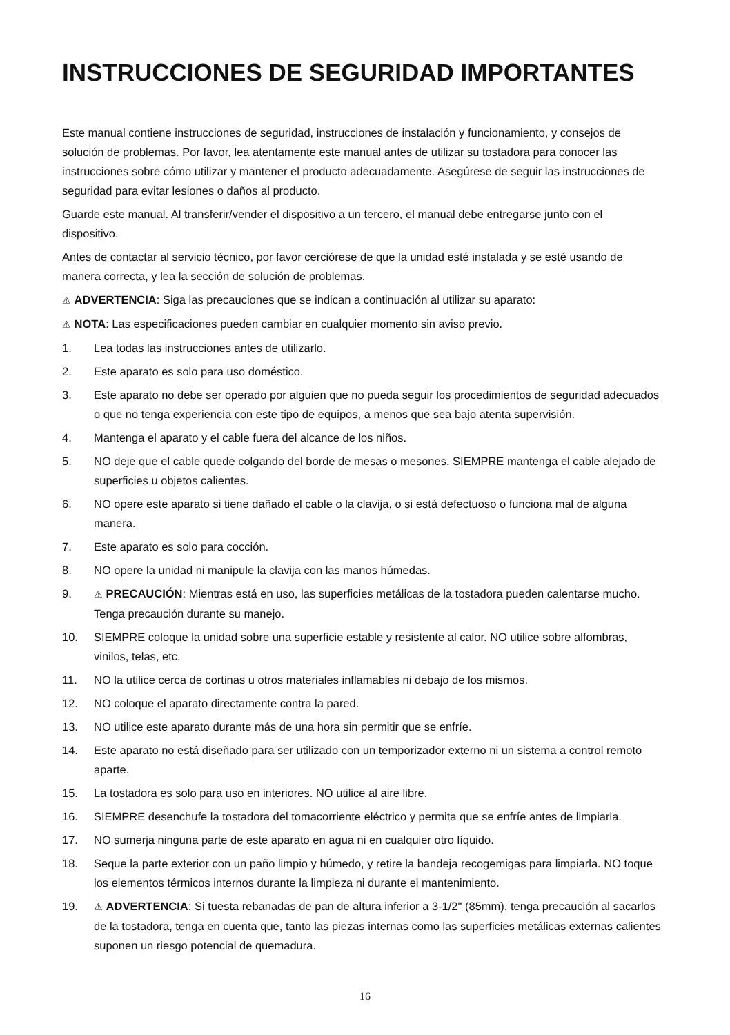INSTRUCCIONES DE SEGURIDAD IMPORTANTES
Este manual contiene instrucciones de seguridad, instrucciones de instalación y funcionamiento, y consejos de solución de problemas. Por favor, lea atentamente este manual antes de utilizar su tostadora para conocer las instrucciones sobre cómo utilizar y mantener el producto adecuadamente. Asegúrese de seguir las instrucciones de seguridad para evitar lesiones o daños al producto.
Guarde este manual. Al transferir/vender el dispositivo a un tercero, el manual debe entregarse junto con el dispositivo.
Antes de contactar al servicio técnico, por favor cerciórese de que la unidad esté instalada y se esté usando de manera correcta, y lea la sección de solución de problemas.
⚠ ADVERTENCIA: Siga las precauciones que se indican a continuación al utilizar su aparato:
⚠ NOTA: Las especificaciones pueden cambiar en cualquier momento sin aviso previo.
1. Lea todas las instrucciones antes de utilizarlo.
2. Este aparato es solo para uso doméstico.
3. Este aparato no debe ser operado por alguien que no pueda seguir los procedimientos de seguridad adecuados o que no tenga experiencia con este tipo de equipos, a menos que sea bajo atenta supervisión.
4. Mantenga el aparato y el cable fuera del alcance de los niños.
5. NO deje que el cable quede colgando del borde de mesas o mesones. SIEMPRE mantenga el cable alejado de superficies u objetos calientes.
6. NO opere este aparato si tiene dañado el cable o la clavija, o si está defectuoso o funciona mal de alguna manera.
7. Este aparato es solo para cocción.
8. NO opere la unidad ni manipule la clavija con las manos húmedas.
9. ⚠ PRECAUCIÓN: Mientras está en uso, las superficies metálicas de la tostadora pueden calentarse mucho. Tenga precaución durante su manejo.
10. SIEMPRE coloque la unidad sobre una superficie estable y resistente al calor. NO utilice sobre alfombras, vinilos, telas, etc.
11. NO la utilice cerca de cortinas u otros materiales inflamables ni debajo de los mismos.
12. NO coloque el aparato directamente contra la pared.
13. NO utilice este aparato durante más de una hora sin permitir que se enfríe.
14. Este aparato no está diseñado para ser utilizado con un temporizador externo ni un sistema a control remoto aparte.
15. La tostadora es solo para uso en interiores. NO utilice al aire libre.
16. SIEMPRE desenchufe la tostadora del tomacorriente eléctrico y permita que se enfríe antes de limpiarla.
17. NO sumerja ninguna parte de este aparato en agua ni en cualquier otro líquido.
18. Seque la parte exterior con un paño limpio y húmedo, y retire la bandeja recogemigas para limpiarla. NO toque los elementos térmicos internos durante la limpieza ni durante el mantenimiento.
19. ⚠ ADVERTENCIA: Si tuesta rebanadas de pan de altura inferior a 3-1/2" (85mm), tenga precaución al sacarlos de la tostadora, tenga en cuenta que, tanto las piezas internas como las superficies metálicas externas calientes suponen un riesgo potencial de quemadura.
16